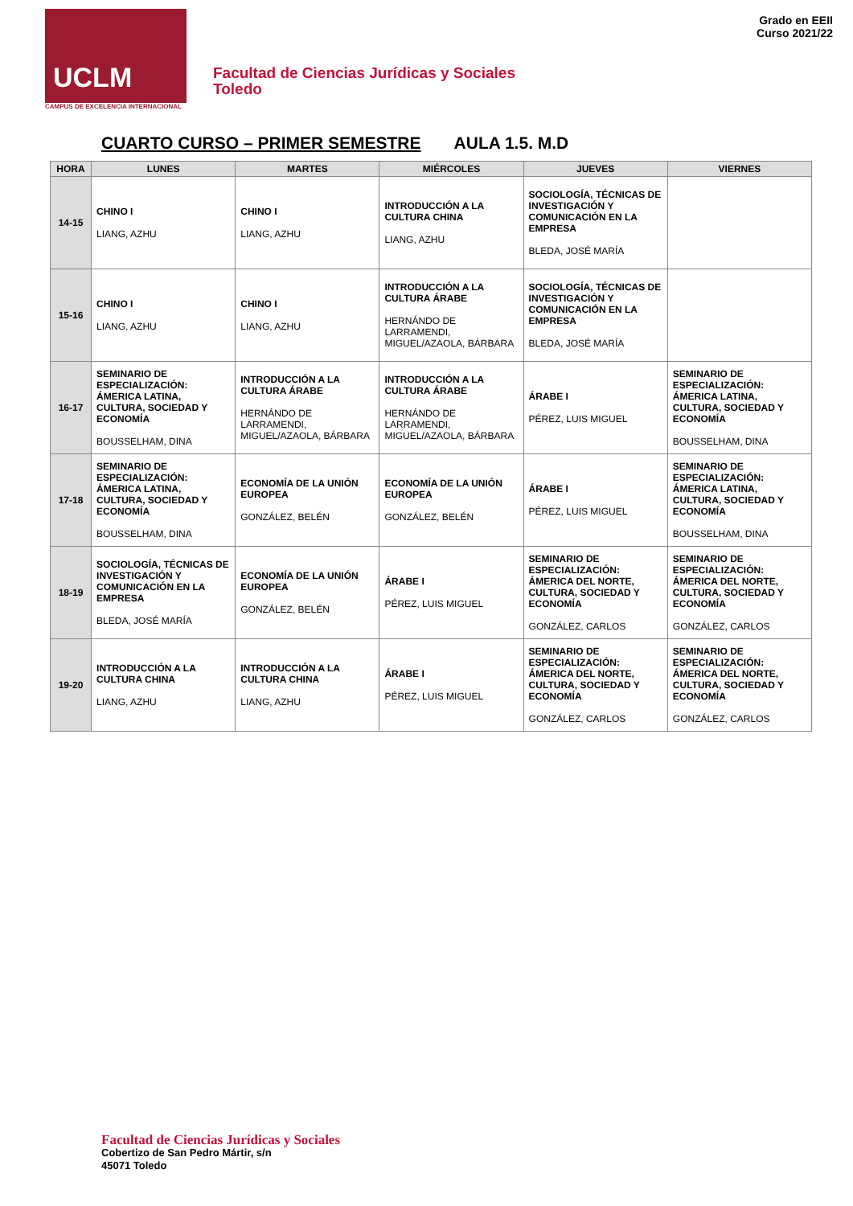UCLM
CAMPUS DE EXCELENCIA INTERNACIONAL
Facultad de Ciencias Jurídicas y Sociales
Toledo
Grado en EEII
Curso 2021/22
CUARTO CURSO – PRIMER SEMESTRE AULA 1.5. M.D
| HORA | LUNES | MARTES | MIÉRCOLES | JUEVES | VIERNES |
| --- | --- | --- | --- | --- | --- |
| 14-15 | CHINO I LIANG, AZHU | CHINO I LIANG, AZHU | INTRODUCCIÓN A LA CULTURA CHINA LIANG, AZHU | SOCIOLOGÍA, TÉCNICAS DE INVESTIGACIÓN Y COMUNICACIÓN EN LA EMPRESA BLEDA, JOSÉ MARÍA | |
| 15-16 | CHINO I LIANG, AZHU | CHINO I LIANG, AZHU | INTRODUCCIÓN A LA CULTURA ÁRABE HERNÁNDO DE LARRAMENDI, MIGUEL/AZAOLA, BÁRBARA | SOCIOLOGÍA, TÉCNICAS DE INVESTIGACIÓN Y COMUNICACIÓN EN LA EMPRESA BLEDA, JOSÉ MARÍA | |
| 16-17 | SEMINARIO DE ESPECIALIZACIÓN: ÁMERICA LATINA, CULTURA, SOCIEDAD Y ECONOMÍA BOUSSELHAM, DINA | INTRODUCCIÓN A LA CULTURA ÁRABE HERNÁNDO DE LARRAMENDI, MIGUEL/AZAOLA, BÁRBARA | INTRODUCCIÓN A LA CULTURA ÁRABE HERNÁNDO DE LARRAMENDI, MIGUEL/AZAOLA, BÁRBARA | ÁRABE I PÉREZ, LUIS MIGUEL | SEMINARIO DE ESPECIALIZACIÓN: ÁMERICA LATINA, CULTURA, SOCIEDAD Y ECONOMÍA BOUSSELHAM, DINA |
| 17-18 | SEMINARIO DE ESPECIALIZACIÓN: ÁMERICA LATINA, CULTURA, SOCIEDAD Y ECONOMÍA BOUSSELHAM, DINA | ECONOMÍA DE LA UNIÓN EUROPEA GONZÁLEZ, BELÉN | ECONOMÍA DE LA UNIÓN EUROPEA GONZÁLEZ, BELÉN | ÁRABE I PÉREZ, LUIS MIGUEL | SEMINARIO DE ESPECIALIZACIÓN: ÁMERICA LATINA, CULTURA, SOCIEDAD Y ECONOMÍA BOUSSELHAM, DINA |
| 18-19 | SOCIOLOGÍA, TÉCNICAS DE INVESTIGACIÓN Y COMUNICACIÓN EN LA EMPRESA BLEDA, JOSÉ MARÍA | ECONOMÍA DE LA UNIÓN EUROPEA GONZÁLEZ, BELÉN | ÁRABE I PÉREZ, LUIS MIGUEL | SEMINARIO DE ESPECIALIZACIÓN: ÁMERICA DEL NORTE, CULTURA, SOCIEDAD Y ECONOMÍA GONZÁLEZ, CARLOS | SEMINARIO DE ESPECIALIZACIÓN: ÁMERICA DEL NORTE, CULTURA, SOCIEDAD Y ECONOMÍA GONZÁLEZ, CARLOS |
| 19-20 | INTRODUCCIÓN A LA CULTURA CHINA LIANG, AZHU | INTRODUCCIÓN A LA CULTURA CHINA LIANG, AZHU | ÁRABE I PÉREZ, LUIS MIGUEL | SEMINARIO DE ESPECIALIZACIÓN: ÁMERICA DEL NORTE, CULTURA, SOCIEDAD Y ECONOMÍA GONZÁLEZ, CARLOS | SEMINARIO DE ESPECIALIZACIÓN: ÁMERICA DEL NORTE, CULTURA, SOCIEDAD Y ECONOMÍA GONZÁLEZ, CARLOS |
Facultad de Ciencias Jurídicas y Sociales
Cobertizo de San Pedro Mártir, s/n
45071 Toledo